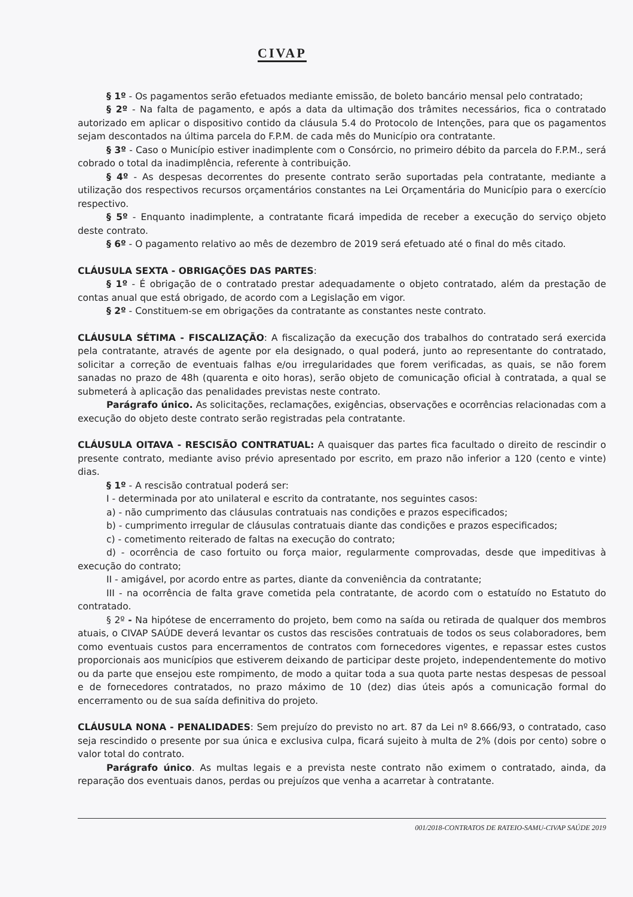CIVAP
§ 1º - Os pagamentos serão efetuados mediante emissão, de boleto bancário mensal pelo contratado;
§ 2º - Na falta de pagamento, e após a data da ultimação dos trâmites necessários, fica o contratado autorizado em aplicar o dispositivo contido da cláusula 5.4 do Protocolo de Intenções, para que os pagamentos sejam descontados na última parcela do F.P.M. de cada mês do Município ora contratante.
§ 3º - Caso o Município estiver inadimplente com o Consórcio, no primeiro débito da parcela do F.P.M., será cobrado o total da inadimplência, referente à contribuição.
§ 4º - As despesas decorrentes do presente contrato serão suportadas pela contratante, mediante a utilização dos respectivos recursos orçamentários constantes na Lei Orçamentária do Município para o exercício respectivo.
§ 5º - Enquanto inadimplente, a contratante ficará impedida de receber a execução do serviço objeto deste contrato.
§ 6º - O pagamento relativo ao mês de dezembro de 2019 será efetuado até o final do mês citado.
CLÁUSULA SEXTA - OBRIGAÇÕES DAS PARTES:
§ 1º - É obrigação de o contratado prestar adequadamente o objeto contratado, além da prestação de contas anual que está obrigado, de acordo com a Legislação em vigor.
§ 2º - Constituem-se em obrigações da contratante as constantes neste contrato.
CLÁUSULA SÉTIMA - FISCALIZAÇÃO: A fiscalização da execução dos trabalhos do contratado será exercida pela contratante, através de agente por ela designado, o qual poderá, junto ao representante do contratado, solicitar a correção de eventuais falhas e/ou irregularidades que forem verificadas, as quais, se não forem sanadas no prazo de 48h (quarenta e oito horas), serão objeto de comunicação oficial à contratada, a qual se submeterá à aplicação das penalidades previstas neste contrato.
Parágrafo único. As solicitações, reclamações, exigências, observações e ocorrências relacionadas com a execução do objeto deste contrato serão registradas pela contratante.
CLÁUSULA OITAVA - RESCISÃO CONTRATUAL: A quaisquer das partes fica facultado o direito de rescindir o presente contrato, mediante aviso prévio apresentado por escrito, em prazo não inferior a 120 (cento e vinte) dias.
§ 1º - A rescisão contratual poderá ser:
I - determinada por ato unilateral e escrito da contratante, nos seguintes casos:
a) - não cumprimento das cláusulas contratuais nas condições e prazos especificados;
b) - cumprimento irregular de cláusulas contratuais diante das condições e prazos especificados;
c) - cometimento reiterado de faltas na execução do contrato;
d) - ocorrência de caso fortuito ou força maior, regularmente comprovadas, desde que impeditivas à execução do contrato;
II - amigável, por acordo entre as partes, diante da conveniência da contratante;
III - na ocorrência de falta grave cometida pela contratante, de acordo com o estatuído no Estatuto do contratado.
§ 2º - Na hipótese de encerramento do projeto, bem como na saída ou retirada de qualquer dos membros atuais, o CIVAP SAÚDE deverá levantar os custos das rescisões contratuais de todos os seus colaboradores, bem como eventuais custos para encerramentos de contratos com fornecedores vigentes, e repassar estes custos proporcionais aos municípios que estiverem deixando de participar deste projeto, independentemente do motivo ou da parte que ensejou este rompimento, de modo a quitar toda a sua quota parte nestas despesas de pessoal e de fornecedores contratados, no prazo máximo de 10 (dez) dias úteis após a comunicação formal do encerramento ou de sua saída definitiva do projeto.
CLÁUSULA NONA - PENALIDADES: Sem prejuízo do previsto no art. 87 da Lei nº 8.666/93, o contratado, caso seja rescindido o presente por sua única e exclusiva culpa, ficará sujeito à multa de 2% (dois por cento) sobre o valor total do contrato.
Parágrafo único. As multas legais e a prevista neste contrato não eximem o contratado, ainda, da reparação dos eventuais danos, perdas ou prejuízos que venha a acarretar à contratante.
001/2018-CONTRATOS DE RATEIO-SAMU-CIVAP SAÚDE 2019